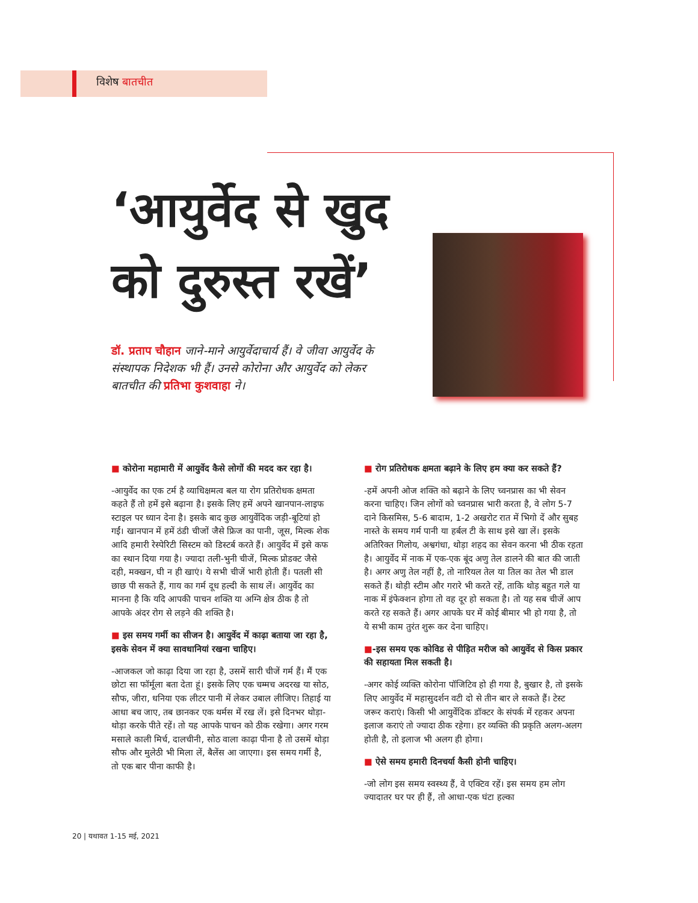विशेष बातचीत
‘आयुर्वेद से खुद
को दुरुस्त रखें’
डॉ. प्रताप चौहान जाने-माने आयुर्वेदाचार्य हैं। वे जीवा आयुर्वेद के संस्थापक निदेशक भी हैं। उनसे कोरोना और आयुर्वेद को लेकर बातचीत की प्रतिभा कुशवाहा ने।
■ कोरोना महामारी में आयुर्वेद कैसे लोगों की मदद कर रहा है।
-आयुर्वेद का एक टर्म है व्याधिक्षमत्व बल या रोग प्रतिरोधक क्षमता कहते हैं तो हमें इसे बढ़ाना है। इसके लिए हमें अपने खानपान-लाइफ स्टाइल पर ध्यान देना है। इसके बाद कुछ आयुर्वेदिक जड़ी-बूटियां हो गईं। खानपान में हमें ठंडी चीजों जैसे फ्रिज का पानी, जूस, मिल्क शेक आदि हमारी रेस्पेरिटी सिस्टम को डिस्टर्ब करते हैं। आयुर्वेद में इसे कफ का स्थान दिया गया है। ज्यादा तली-भुनी चीजें, मिल्क प्रोडक्ट जैसे दही, मक्खन, घी न ही खाएं। ये सभी चीजें भारी होती हैं। पतली सी छाछ पी सकते हैं, गाय का गर्म दूध हल्दी के साथ लें। आयुर्वेद का मानना है कि यदि आपकी पाचन शक्ति या अग्नि क्षेत्र ठीक है तो आपके अंदर रोग से लड़ने की शक्ति है।
■ इस समय गर्मी का सीजन है। आयुर्वेद में काढ़ा बताया जा रहा है, इसके सेवन में क्या सावधानियां रखना चाहिए।
-आजकल जो काढ़ा दिया जा रहा है, उसमें सारी चीजें गर्म हैं। मैं एक छोटा सा फॉर्मूला बता देता हूं। इसके लिए एक चम्मच अदरख या सोठ, सौफ, जीरा, धनिया एक लीटर पानी में लेकर उबाल लीजिए। तिहाई या आधा बच जाए, तब छानकर एक थर्मस में रख लें। इसे दिनभर थोड़ा-थोड़ा करके पीते रहें। तो यह आपके पाचन को ठीक रखेगा। अगर गरम मसाले काली मिर्च, दालचीनी, सोठ वाला काढ़ा पीना है तो उसमें थोड़ा सौफ और मुलेठी भी मिला लें, बैलेंस आ जाएगा। इस समय गर्मी है, तो एक बार पीना काफी है।
■ रोग प्रतिरोधक क्षमता बढ़ाने के लिए हम क्या कर सकते हैं?
-हमें अपनी ओज शक्ति को बढ़ाने के लिए च्वनप्रास का भी सेवन करना चाहिए। जिन लोगों को च्वनप्रास भारी करता है, वे लोग 5-7 दाने किसमिस, 5-6 बादाम, 1-2 अखरोट रात में भिगो दें और सुबह नास्ते के समय गर्म पानी या हर्बल टी के साथ इसे खा लें। इसके अतिरिक्त गिलोय, अश्वगंधा, थोड़ा शहद का सेवन करना भी ठीक रहता है। आयुर्वेद में नाक में एक-एक बूंद अणु तेल डालने की बात की जाती है। अगर अणु तेल नहीं है, तो नारियल तेल या तिल का तेल भी डाल सकते हैं। थोड़ी स्टीम और गरारे भी करते रहें, ताकि थोड़ बहुत गले या नाक में इंफेक्शन होगा तो वह दूर हो सकता है। तो यह सब चीजें आप करते रह सकते हैं। अगर आपके घर में कोई बीमार भी हो गया है, तो ये सभी काम तुरंत शुरू कर देना चाहिए।
■-इस समय एक कोविड से पीड़ित मरीज को आयुर्वेद से किस प्रकार की सहायता मिल सकती है।
-अगर कोई व्यक्ति कोरोना पॉजिटिव हो ही गया है, बुखार है, तो इसके लिए आयुर्वेद में महासुदर्शन वटी दो से तीन बार ले सकते हैं। टेस्ट जरूर कराएं। किसी भी आयुर्वेदिक डॉक्टर के संपर्क में रहकर अपना इलाज कराएं तो ज्यादा ठीक रहेगा। हर व्यक्ति की प्रकृति अलग-अलग होती है, तो इलाज भी अलग ही होगा।
■ ऐसे समय हमारी दिनचर्या कैसी होनी चाहिए।
-जो लोग इस समय स्वस्थ्य हैं, वे एक्टिव रहें। इस समय हम लोग ज्यादातर घर पर ही हैं, तो आधा-एक घंटा हल्का
20 | यथावत 1-15 मई, 2021